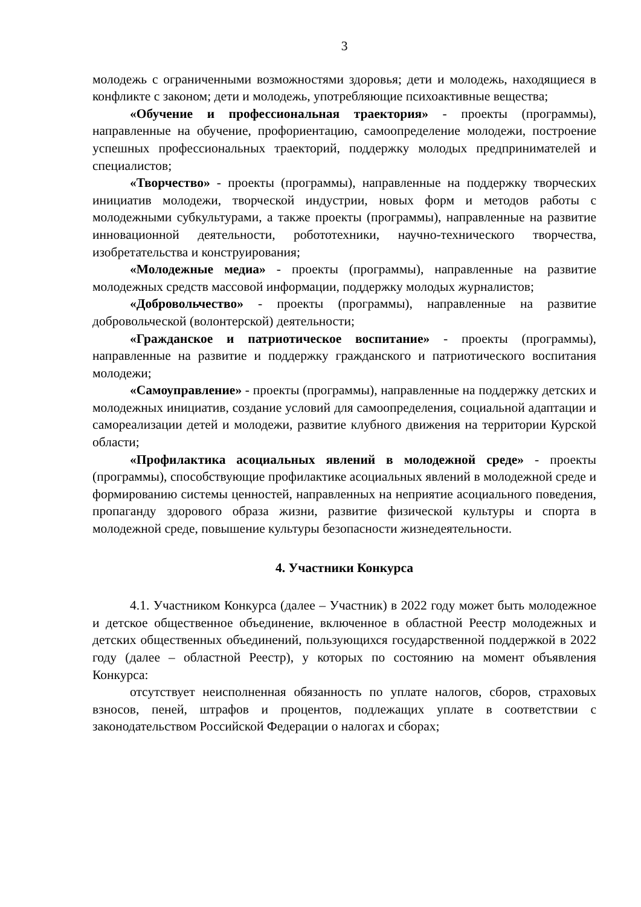3
молодежь с ограниченными возможностями здоровья; дети и молодежь, находящиеся в конфликте с законом; дети и молодежь, употребляющие психоактивные вещества;
«Обучение и профессиональная траектория» - проекты (программы), направленные на обучение, профориентацию, самоопределение молодежи, построение успешных профессиональных траекторий, поддержку молодых предпринимателей и специалистов;
«Творчество» - проекты (программы), направленные на поддержку творческих инициатив молодежи, творческой индустрии, новых форм и методов работы с молодежными субкультурами, а также проекты (программы), направленные на развитие инновационной деятельности, робототехники, научно-технического творчества, изобретательства и конструирования;
«Молодежные медиа» - проекты (программы), направленные на развитие молодежных средств массовой информации, поддержку молодых журналистов;
«Добровольчество» - проекты (программы), направленные на развитие добровольческой (волонтерской) деятельности;
«Гражданское и патриотическое воспитание» - проекты (программы), направленные на развитие и поддержку гражданского и патриотического воспитания молодежи;
«Самоуправление» - проекты (программы), направленные на поддержку детских и молодежных инициатив, создание условий для самоопределения, социальной адаптации и самореализации детей и молодежи, развитие клубного движения на территории Курской области;
«Профилактика асоциальных явлений в молодежной среде» - проекты (программы), способствующие профилактике асоциальных явлений в молодежной среде и формированию системы ценностей, направленных на неприятие асоциального поведения, пропаганду здорового образа жизни, развитие физической культуры и спорта в молодежной среде, повышение культуры безопасности жизнедеятельности.
4. Участники Конкурса
4.1. Участником Конкурса (далее – Участник) в 2022 году может быть молодежное и детское общественное объединение, включенное в областной Реестр молодежных и детских общественных объединений, пользующихся государственной поддержкой в 2022 году (далее – областной Реестр), у которых по состоянию на момент объявления Конкурса:
отсутствует неисполненная обязанность по уплате налогов, сборов, страховых взносов, пеней, штрафов и процентов, подлежащих уплате в соответствии с законодательством Российской Федерации о налогах и сборах;